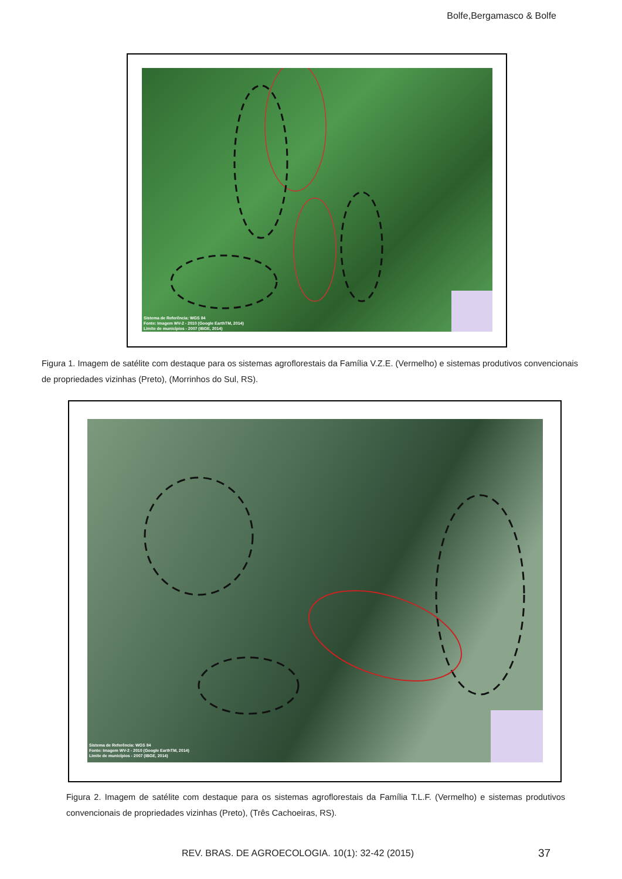Bolfe,Bergamasco & Bolfe
Sistema de Referência: WGS 84
Fonte: Imagem WV-2 - 2010 (Google EarthTM, 2014)
Limite de municípios - 2007 (IBGE, 2014)
Figura 1. Imagem de satélite com destaque para os sistemas agroflorestais da Família V.Z.E. (Vermelho) e sistemas produtivos convencionais de propriedades vizinhas (Preto), (Morrinhos do Sul, RS).
Sistema de Referência: WGS 84
Fonte: Imagem WV-2 - 2010 (Google EarthTM, 2014)
Limite de municípios - 2007 (IBGE, 2014)
Figura 2. Imagem de satélite com destaque para os sistemas agroflorestais da Família T.L.F. (Vermelho) e sistemas produtivos convencionais de propriedades vizinhas (Preto), (Três Cachoeiras, RS).
REV. BRAS. DE AGROECOLOGIA. 10(1): 32-42 (2015)
37